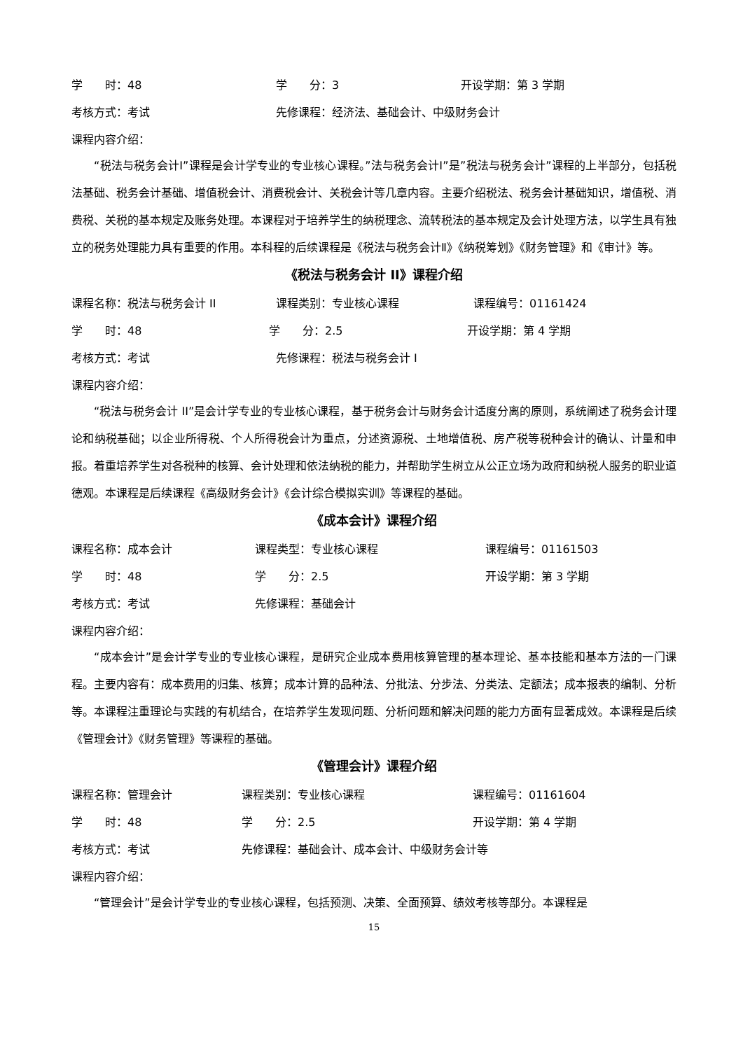学　　时：48 学　　分：3 开设学期：第 3 学期
考核方式：考试 先修课程：经济法、基础会计、中级财务会计
课程内容介绍：
“税法与税务会计Ⅰ”课程是会计学专业的专业核心课程。”法与税务会计Ⅰ”是”税法与税务会计”课程的上半部分，包括税法基础、税务会计基础、增值税会计、消费税会计、关税会计等几章内容。主要介绍税法、税务会计基础知识，增值税、消费税、关税的基本规定及账务处理。本课程对于培养学生的纳税理念、流转税法的基本规定及会计处理方法，以学生具有独立的税务处理能力具有重要的作用。本科程的后续课程是《税法与税务会计Ⅱ》《纳税筹划》《财务管理》和《审计》等。
《税法与税务会计 II》课程介绍
课程名称：税法与税务会计 II 课程类别：专业核心课程 课程编号：01161424
学　　时：48 学　　分：2.5 开设学期：第 4 学期
考核方式：考试 先修课程：税法与税务会计 I
课程内容介绍：
“税法与税务会计 II”是会计学专业的专业核心课程，基于税务会计与财务会计适度分离的原则，系统阐述了税务会计理论和纳税基础；以企业所得税、个人所得税会计为重点，分述资源税、土地增值税、房产税等税种会计的确认、计量和申报。着重培养学生对各税种的核算、会计处理和依法纳税的能力，并帮助学生树立从公正立场为政府和纳税人服务的职业道德观。本课程是后续课程《高级财务会计》《会计综合模拟实训》等课程的基础。
《成本会计》课程介绍
课程名称：成本会计 课程类型：专业核心课程 课程编号：01161503
学　　时：48 学　　分：2.5 开设学期：第 3 学期
考核方式：考试 先修课程：基础会计
课程内容介绍：
“成本会计”是会计学专业的专业核心课程，是研究企业成本费用核算管理的基本理论、基本技能和基本方法的一门课程。主要内容有：成本费用的归集、核算；成本计算的品种法、分批法、分步法、分类法、定额法；成本报表的编制、分析等。本课程注重理论与实践的有机结合，在培养学生发现问题、分析问题和解决问题的能力方面有显著成效。本课程是后续《管理会计》《财务管理》等课程的基础。
《管理会计》课程介绍
课程名称：管理会计 课程类别：专业核心课程 课程编号：01161604
学　　时：48 学　　分：2.5 开设学期：第 4 学期
考核方式：考试 先修课程：基础会计、成本会计、中级财务会计等
课程内容介绍：
“管理会计”是会计学专业的专业核心课程，包括预测、决策、全面预算、绩效考核等部分。本课程是
15